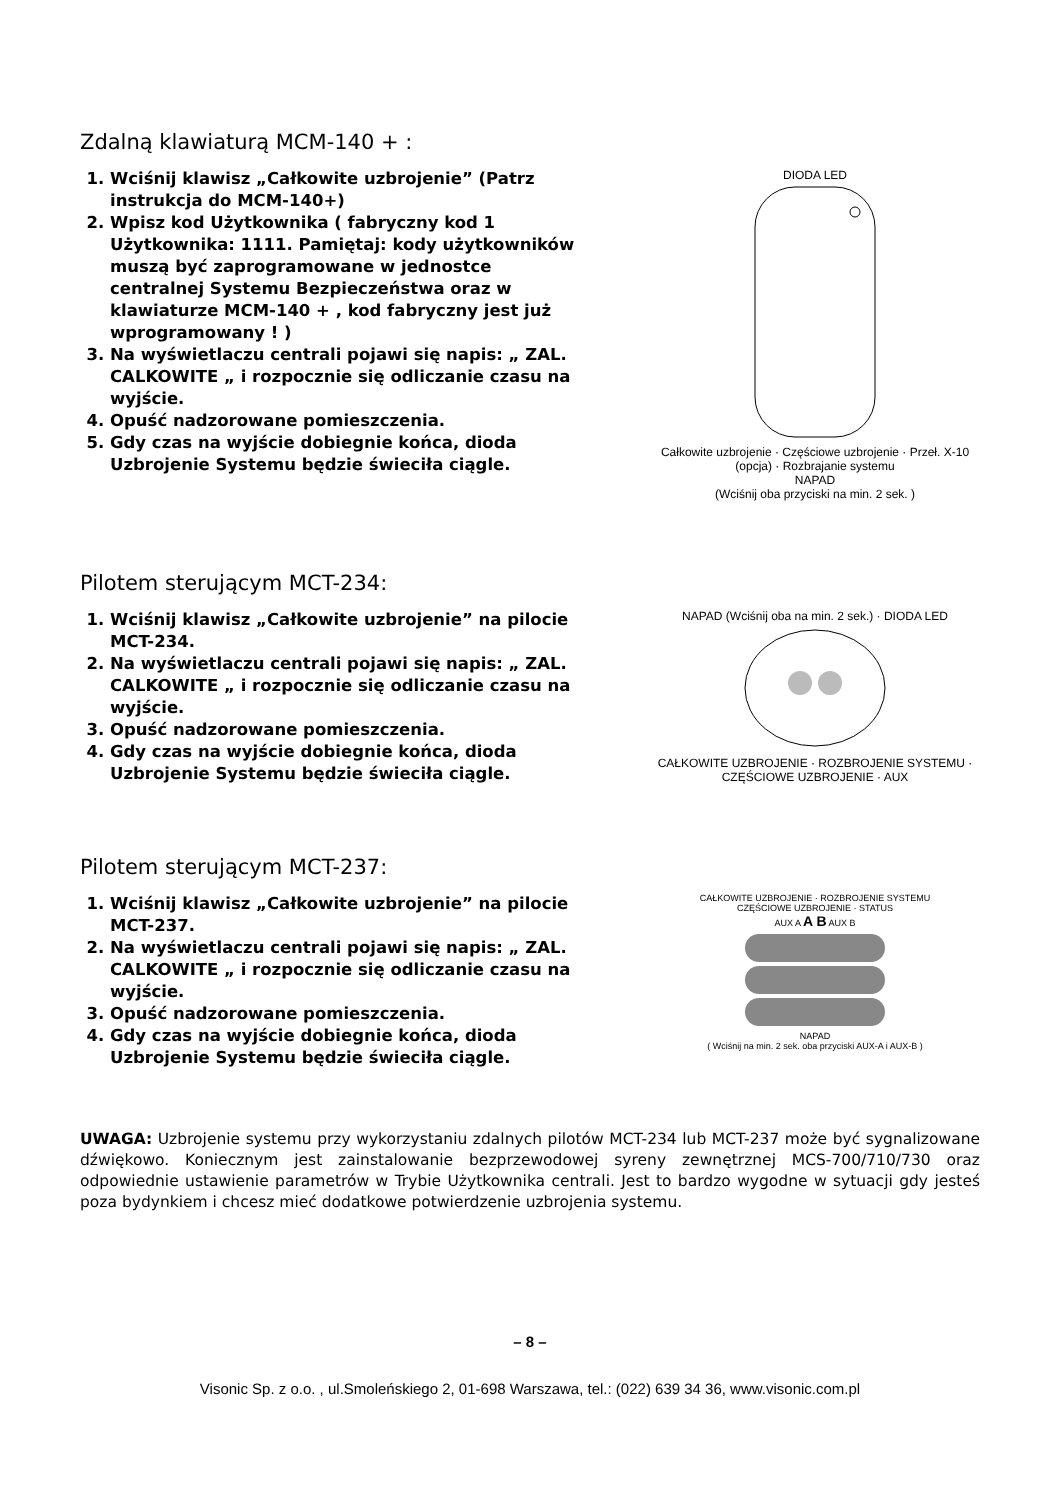Zdalną klawiaturą MCM-140 + :
1. Wciśnij klawisz „Całkowite uzbrojenie” (Patrz instrukcja do MCM-140+)
2. Wpisz kod Użytkownika ( fabryczny kod 1 Użytkownika: 1111. Pamiętaj: kody użytkowników muszą być zaprogramowane w jednostce centralnej Systemu Bezpieczeństwa oraz w klawiaturze MCM-140 + , kod fabryczny jest już wprogramowany ! )
3. Na wyświetlaczu centrali pojawi się napis: „ ZAL. CALKOWITE „ i rozpocznie się odliczanie czasu na wyjście.
4. Opuść nadzorowane pomieszczenia.
5. Gdy czas na wyjście dobiegnie końca, dioda Uzbrojenie Systemu będzie świeciła ciągle.
DIODA LED
Całkowite uzbrojenie · Częściowe uzbrojenie · Przeł. X-10 (opcja) · Rozbrajanie systemu
NAPAD
(Wciśnij oba przyciski na min. 2 sek. )
Pilotem sterującym MCT-234:
1. Wciśnij klawisz „Całkowite uzbrojenie” na pilocie MCT-234.
2. Na wyświetlaczu centrali pojawi się napis: „ ZAL. CALKOWITE „ i rozpocznie się odliczanie czasu na wyjście.
3. Opuść nadzorowane pomieszczenia.
4. Gdy czas na wyjście dobiegnie końca, dioda Uzbrojenie Systemu będzie świeciła ciągle.
NAPAD (Wciśnij oba na min. 2 sek.) · DIODA LED
CAŁKOWITE UZBROJENIE · ROZBROJENIE SYSTEMU · CZĘŚCIOWE UZBROJENIE · AUX
Pilotem sterującym MCT-237:
1. Wciśnij klawisz „Całkowite uzbrojenie” na pilocie MCT-237.
2. Na wyświetlaczu centrali pojawi się napis: „ ZAL. CALKOWITE „ i rozpocznie się odliczanie czasu na wyjście.
3. Opuść nadzorowane pomieszczenia.
4. Gdy czas na wyjście dobiegnie końca, dioda Uzbrojenie Systemu będzie świeciła ciągle.
CAŁKOWITE UZBROJENIE · ROZBROJENIE SYSTEMU
CZĘŚCIOWE UZBROJENIE · STATUS
AUX A A B AUX B
NAPAD
( Wciśnij na min. 2 sek. oba przyciski AUX-A i AUX-B )
UWAGA: Uzbrojenie systemu przy wykorzystaniu zdalnych pilotów MCT-234 lub MCT-237 może być sygnalizowane dźwiękowo. Koniecznym jest zainstalowanie bezprzewodowej syreny zewnętrznej MCS-700/710/730 oraz odpowiednie ustawienie parametrów w Trybie Użytkownika centrali. Jest to bardzo wygodne w sytuacji gdy jesteś poza bydynkiem i chcesz mieć dodatkowe potwierdzenie uzbrojenia systemu.
– 8 –
Visonic Sp. z o.o. , ul.Smoleńskiego 2, 01-698 Warszawa, tel.: (022) 639 34 36, www.visonic.com.pl